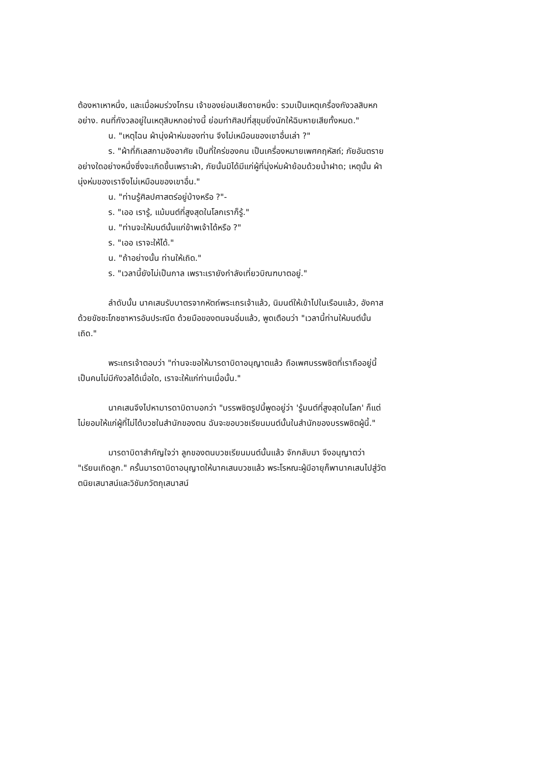ต้องหาเหาหนึ่ง, และเมื่อผมร่วงโกรน เจ้าของย่อมเสียดายหนึ่ง: รวมเป็นเหตุเครื่องกังวลสิบหกอย่าง. คนที่กังวลอยู่ในเหตุสิบหกอย่างนี้ ย่อมทำศิลปที่สุขุมยิ่งนักให้ฉิบหายเสียทั้งหมด."
น. "เหตุไฉน ผ้านุ่งผ้าห่มของท่าน จึงไม่เหมือนของเขาอื่นเล่า ?"
ร. "ผ้าที่กิเลสกามอิงอาศัย เป็นที่ใคร่ของคน เป็นเครื่องหมายเพศคฤหัสถ์; ภัยอันตรายอย่างใดอย่างหนึ่งซึ่งจะเกิดขึ้นเพราะผ้า, ภัยนั้นมิได้มีแก่ผู้ที่นุ่งห่มผ้าย้อมด้วยน้ำฝาด; เหตุนั้น ผ้านุ่งห่มของเราจึงไม่เหมือนของเขาอื่น."
น. "ท่านรู้ศิลปศาสตร์อยู่บ้างหรือ ?"-
ร. "เออ เรารู้, แม้มนต์ที่สูงสุดในโลกเราก็รู้."
น. "ท่านจะให้มนต์นั้นแก่ข้าพเจ้าได้หรือ ?"
ร. "เออ เราจะให้ได้."
น. "ถ้าอย่างนั้น ท่านให้เถิด."
ร. "เวลานี้ยังไม่เป็นกาล เพราะเรายังกำลังเที่ยวบิณฑบาตอยู่."
ลำดับนั้น นาคเสนรับบาตรจากหัตถ์พระเถรเจ้าแล้ว, นิมนต์ให้เข้าไปในเรือนแล้ว, อังคาสด้วยขัชชะโภชชาหารอันประณีต ด้วยมือของตนจนอิ่มแล้ว, พูดเตือนว่า "เวลานี้ท่านให้มนต์นั้นเถิด."
พระเถรเจ้าตอบว่า "ท่านจะขอให้มารดาบิดาอนุญาตแล้ว ถือเพศบรรพชิตที่เราถืออยู่นี้ เป็นคนไม่มีกังวลได้เมื่อใด, เราจะให้แก่ท่านเมื่อนั้น."
นาคเสนจึงไปหามารดาบิดาบอกว่า "บรรพชิตรูปนี้พูดอยู่ว่า 'รู้มนต์ที่สูงสุดในโลก' ก็แต่ไม่ยอมให้แก่ผู้ที่ไม่ได้บวชในสำนักของตน ฉันจะขอบวชเรียนมนต์นั้นในสำนักของบรรพชิตผู้นี้."
มารดาบิดาสำคัญใจว่า ลูกของตนบวชเรียนมนต์นั้นแล้ว จักกลับมา จึงอนุญาตว่า "เรียนเถิดลูก." ครั้นมารดาบิดาอนุญาตให้นาคเสนบวชแล้ว พระโรหณะผู้มีอายุก็พานาคเสนไปสู่วัตตนิยเสนาสน์และวิชัมภวัตถุเสนาสน์